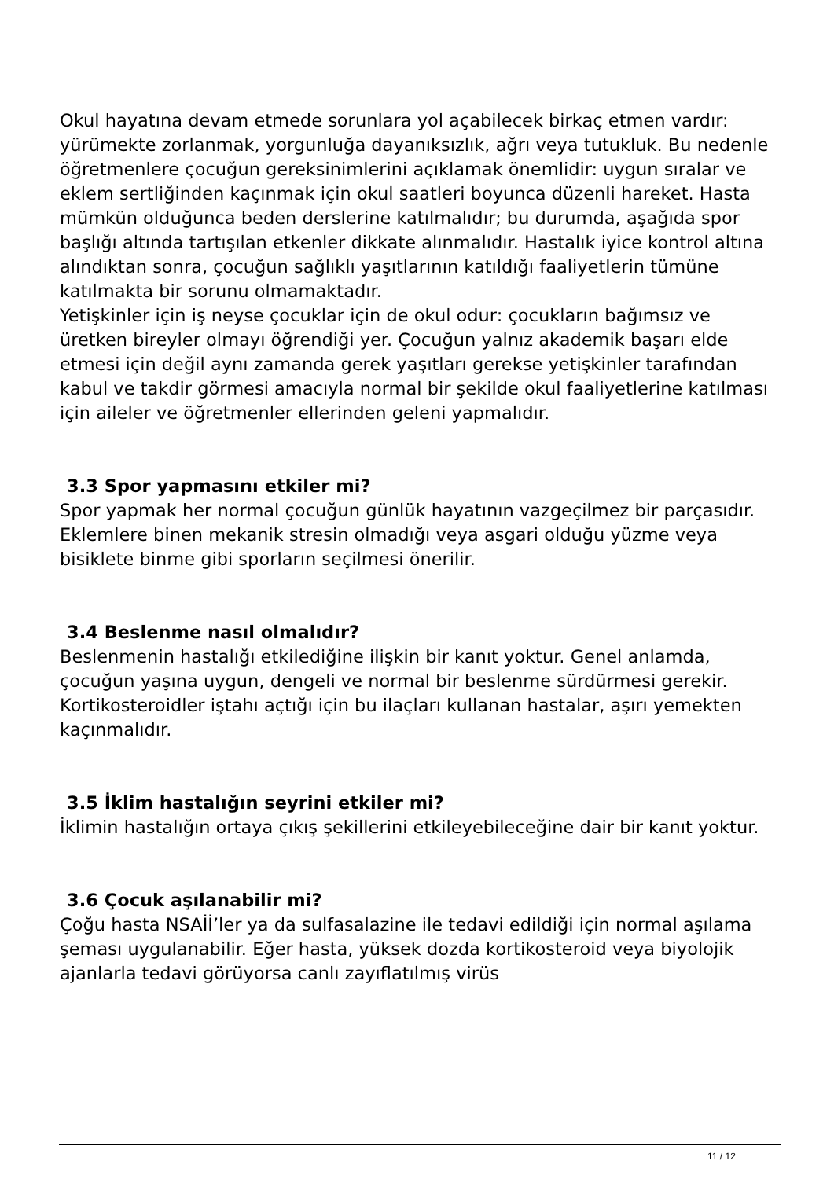Okul hayatına devam etmede sorunlara yol açabilecek birkaç etmen vardır: yürümekte zorlanmak, yorgunluğa dayanıksızlık, ağrı veya tutukluk. Bu nedenle öğretmenlere çocuğun gereksinimlerini açıklamak önemlidir: uygun sıralar ve eklem sertliğinden kaçınmak için okul saatleri boyunca düzenli hareket. Hasta mümkün olduğunca beden derslerine katılmalıdır; bu durumda, aşağıda spor başlığı altında tartışılan etkenler dikkate alınmalıdır. Hastalık iyice kontrol altına alındıktan sonra, çocuğun sağlıklı yaşıtlarının katıldığı faaliyetlerin tümüne katılmakta bir sorunu olmamaktadır.
Yetişkinler için iş neyse çocuklar için de okul odur: çocukların bağımsız ve üretken bireyler olmayı öğrendiği yer. Çocuğun yalnız akademik başarı elde etmesi için değil aynı zamanda gerek yaşıtları gerekse yetişkinler tarafından kabul ve takdir görmesi amacıyla normal bir şekilde okul faaliyetlerine katılması için aileler ve öğretmenler ellerinden geleni yapmalıdır.
3.3 Spor yapmasını etkiler mi?
Spor yapmak her normal çocuğun günlük hayatının vazgeçilmez bir parçasıdır. Eklemlere binen mekanik stresin olmadığı veya asgari olduğu yüzme veya bisiklete binme gibi sporların seçilmesi önerilir.
3.4 Beslenme nasıl olmalıdır?
Beslenmenin hastalığı etkilediğine ilişkin bir kanıt yoktur. Genel anlamda, çocuğun yaşına uygun, dengeli ve normal bir beslenme sürdürmesi gerekir. Kortikosteroidler iştahı açtığı için bu ilaçları kullanan hastalar, aşırı yemekten kaçınmalıdır.
3.5 İklim hastalığın seyrini etkiler mi?
İklimin hastalığın ortaya çıkış şekillerini etkileyebileceğine dair bir kanıt yoktur.
3.6 Çocuk aşılanabilir mi?
Çoğu hasta NSAİİ’ler ya da sulfasalazine ile tedavi edildiği için normal aşılama şeması uygulanabilir. Eğer hasta, yüksek dozda kortikosteroid veya biyolojik ajanlarla tedavi görüyorsa canlı zayıflatılmış virüs
11 / 12